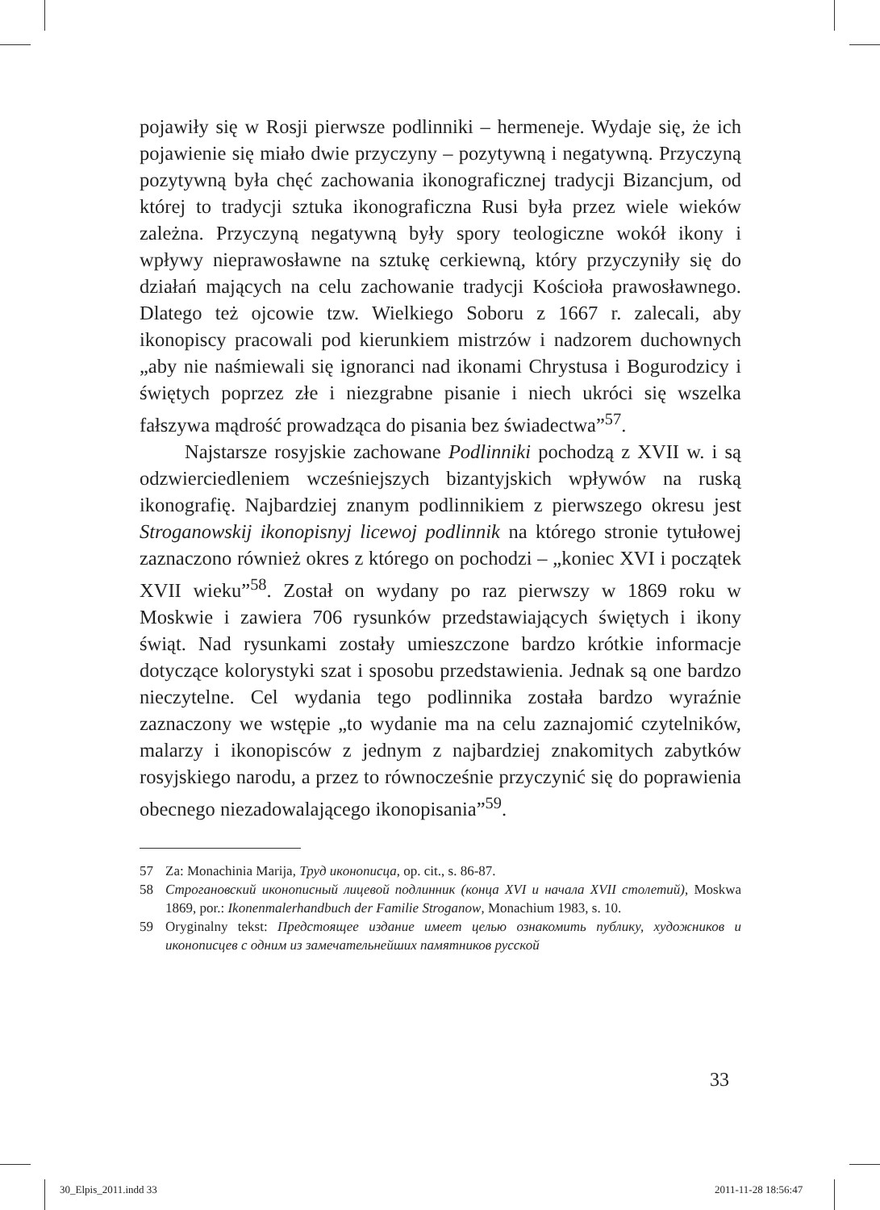pojawiły się w Rosji pierwsze podlinniki – hermeneje. Wydaje się, że ich pojawienie się miało dwie przyczyny – pozytywną i negatywną. Przyczyną pozytywną była chęć zachowania ikonograficznej tradycji Bizancjum, od której to tradycji sztuka ikonograficzna Rusi była przez wiele wieków zależna. Przyczyną negatywną były spory teologiczne wokół ikony i wpływy nieprawosławne na sztukę cerkiewną, który przyczyniły się do działań mających na celu zachowanie tradycji Kościoła prawosławnego. Dlatego też ojcowie tzw. Wielkiego Soboru z 1667 r. zalecali, aby ikonopiscy pracowali pod kierunkiem mistrzów i nadzorem duchownych „aby nie naśmiewali się ignoranci nad ikonami Chrystusa i Bogurodzicy i świętych poprzez złe i niezgrabne pisanie i niech ukróci się wszelka fałszywa mądrość prowadząca do pisania bez świadectwa”<sup>57</sup>.
Najstarsze rosyjskie zachowane Podlinniki pochodzą z XVII w. i są odzwierciedleniem wcześniejszych bizantyjskich wpływów na ruską ikonografię. Najbardziej znanym podlinnikiem z pierwszego okresu jest Stroganowskij ikonopisnyj licewoj podlinnik na którego stronie tytułowej zaznaczono również okres z którego on pochodzi – „koniec XVI i początek XVII wieku”<sup>58</sup>. Został on wydany po raz pierwszy w 1869 roku w Moskwie i zawiera 706 rysunków przedstawiających świętych i ikony świąt. Nad rysunkami zostały umieszczone bardzo krótkie informacje dotyczące kolorystyki szat i sposobu przedstawienia. Jednak są one bardzo nieczytelne. Cel wydania tego podlinnika została bardzo wyraźnie zaznaczony we wstępie „to wydanie ma na celu zaznajomić czytelników, malarzy i ikonopisców z jednym z najbardziej znakomitych zabytków rosyjskiego narodu, a przez to równocześnie przyczynić się do poprawienia obecnego niezadowalającego ikonopisania”<sup>59</sup>.
57 Za: Monachinia Marija, Труд иконописца, op. cit., s. 86-87.
58 Строгановский иконописный лицевой подлинник (конца XVI и начала XVII столетий), Moskwa 1869, por.: Ikonenmalerhandbuch der Familie Stroganow, Monachium 1983, s. 10.
59 Oryginalny tekst: Предстоящее издание имеет целью ознакомить публику, художников и иконописцев с одним из замечательнейших памятников русской
33
30_Elpis_2011.indd 33 2011-11-28 18:56:47